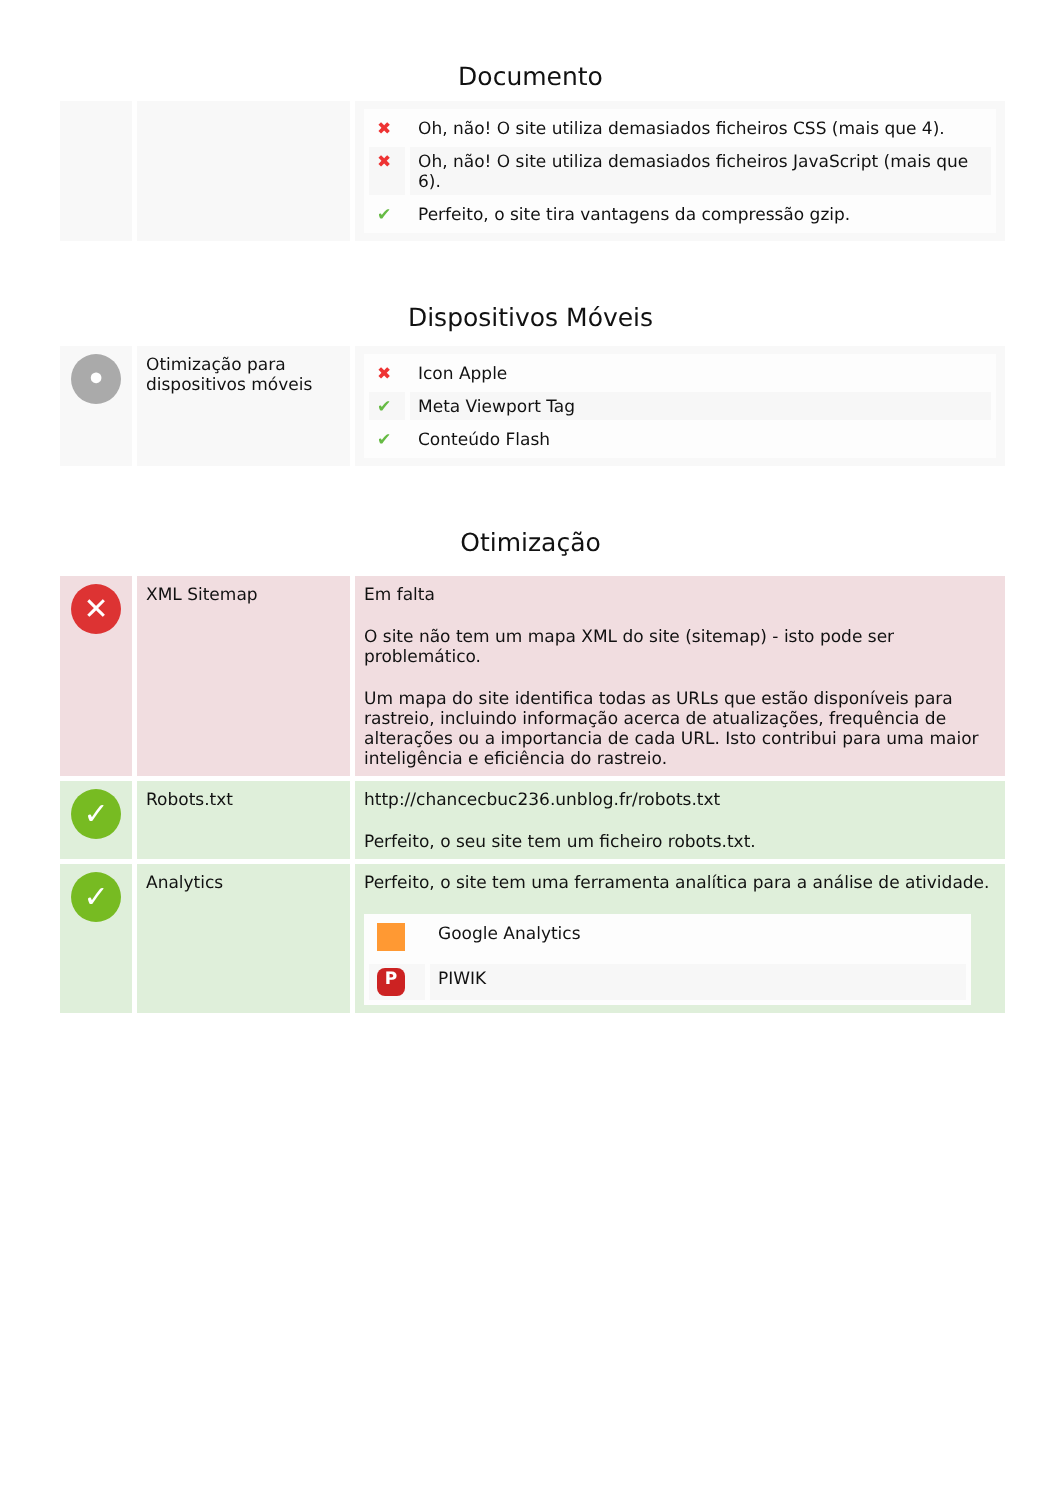Documento
| | | / ✖ / Oh, não! O site utiliza demasiados ficheiros CSS (mais que 4). / / ✖ / Oh, não! O site utiliza demasiados ficheiros JavaScript (mais que 6). / / ✔ / Perfeito, o site tira vantagens da compressão gzip. / |
Dispositivos Móveis
| • | Otimização para dispositivos móveis | / ✖ / Icon Apple / / ✔ / Meta Viewport Tag / / ✔ / Conteúdo Flash / |
Otimização
| ✕ | XML Sitemap | Em falta O site não tem um mapa XML do site (sitemap) - isto pode ser problemático. Um mapa do site identifica todas as URLs que estão disponíveis para rastreio, incluindo informação acerca de atualizações, frequência de alterações ou a importancia de cada URL. Isto contribui para uma maior inteligência e eficiência do rastreio. |
| ✓ | Robots.txt | http://chancecbuc236.unblog.fr/robots.txt Perfeito, o seu site tem um ficheiro robots.txt. |
| ✓ | Analytics | Perfeito, o site tem uma ferramenta analítica para a análise de atividade. / / Google Analytics / / P / PIWIK / |